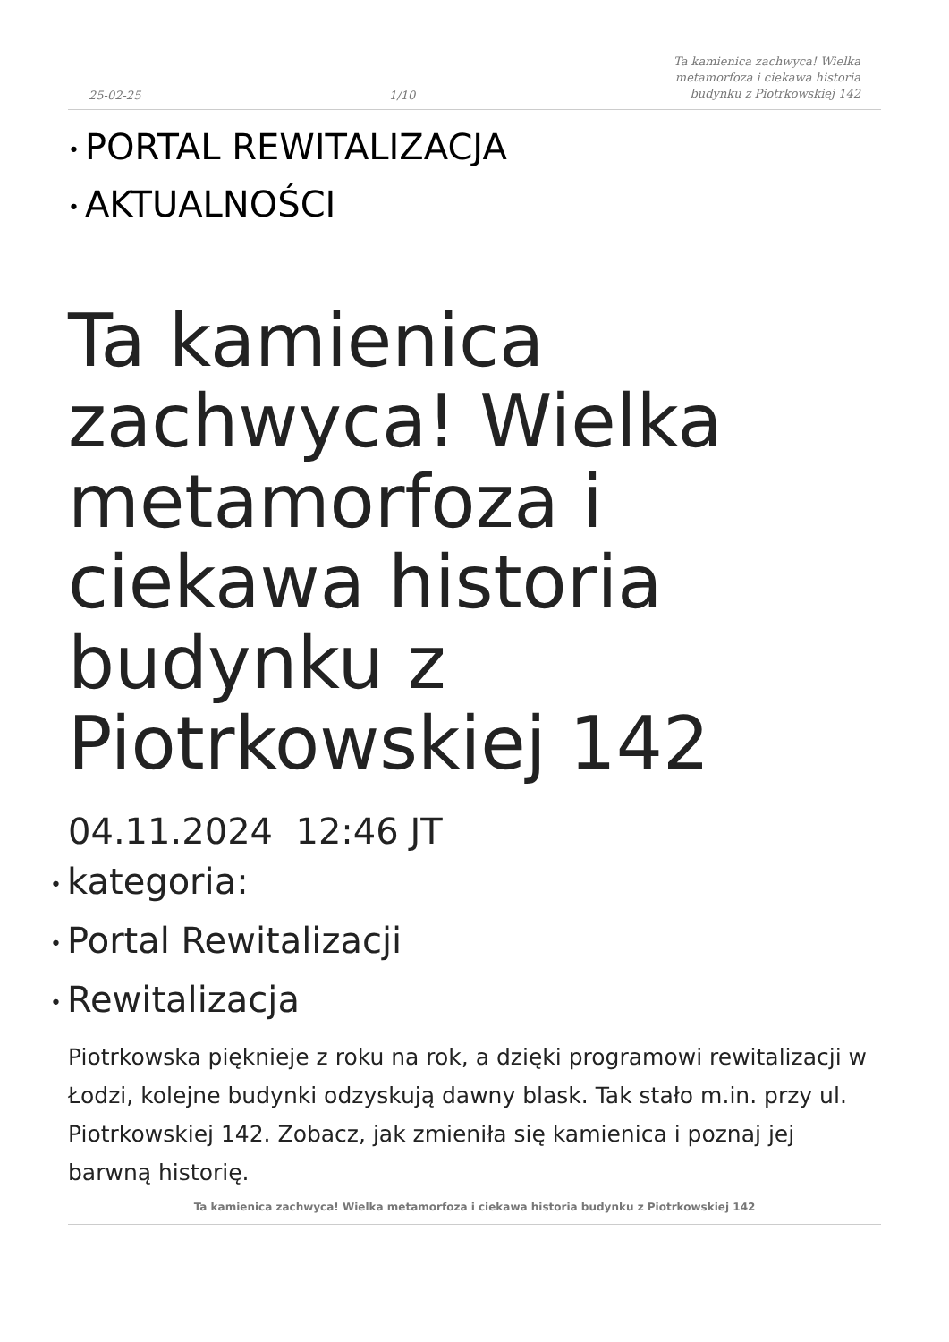25-02-25 1/10 Ta kamienica zachwyca! Wielka metamorfoza i ciekawa historia budynku z Piotrkowskiej 142
• PORTAL REWITALIZACJA
• AKTUALNOŚCI
Ta kamienica zachwyca! Wielka metamorfoza i ciekawa historia budynku z Piotrkowskiej 142
04.11.2024 12:46 JT
• kategoria:
• Portal Rewitalizacji
• Rewitalizacja
Piotrkowska pięknieje z roku na rok, a dzięki programowi rewitalizacji w Łodzi, kolejne budynki odzyskują dawny blask. Tak stało m.in. przy ul. Piotrkowskiej 142. Zobacz, jak zmieniła się kamienica i poznaj jej barwną historię.
Ta kamienica zachwyca! Wielka metamorfoza i ciekawa historia budynku z Piotrkowskiej 142